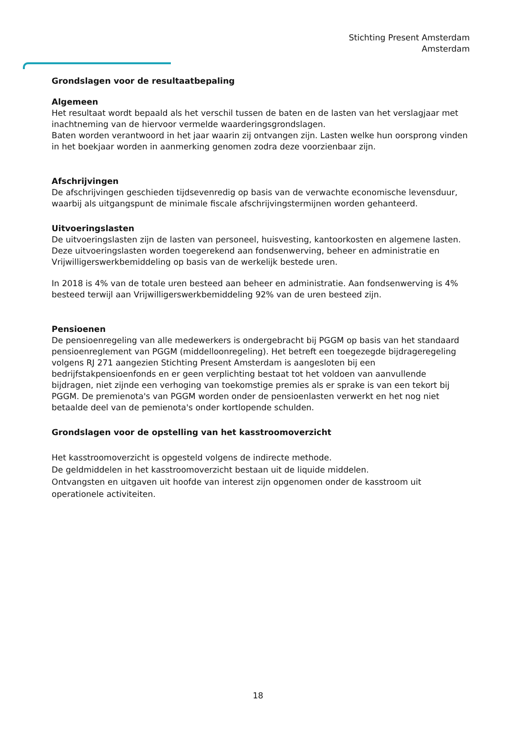Stichting Present Amsterdam
Amsterdam
Grondslagen voor de resultaatbepaling
Algemeen
Het resultaat wordt bepaald als het verschil tussen de baten en de lasten van het verslagjaar met inachtneming van de hiervoor vermelde waarderingsgrondslagen.
Baten worden verantwoord in het jaar waarin zij ontvangen zijn. Lasten welke hun oorsprong vinden in het boekjaar worden in aanmerking genomen zodra deze voorzienbaar zijn.
Afschrijvingen
De afschrijvingen geschieden tijdsevenredig op basis van de verwachte economische levensduur, waarbij als uitgangspunt de minimale fiscale afschrijvingstermijnen worden gehanteerd.
Uitvoeringslasten
De uitvoeringslasten zijn de lasten van personeel, huisvesting, kantoorkosten en algemene lasten. Deze uitvoeringslasten worden toegerekend aan fondsenwerving, beheer en administratie en Vrijwilligerswerkbemiddeling op basis van de werkelijk bestede uren.
In 2018 is 4% van de totale uren besteed aan beheer en administratie. Aan fondsenwerving is 4% besteed terwijl aan Vrijwilligerswerkbemiddeling 92% van de uren besteed zijn.
Pensioenen
De pensioenregeling van alle medewerkers is ondergebracht bij PGGM op basis van het standaard pensioenreglement van PGGM (middelloonregeling). Het betreft een toegezegde bijdrageregeling volgens RJ 271 aangezien Stichting Present Amsterdam is aangesloten bij een bedrijfstakpensioenfonds en er geen verplichting bestaat tot het voldoen van aanvullende bijdragen, niet zijnde een verhoging van toekomstige premies als er sprake is van een tekort bij PGGM. De premienota's van PGGM worden onder de pensioenlasten verwerkt en het nog niet betaalde deel van de pemienota's onder kortlopende schulden.
Grondslagen voor de opstelling van het kasstroomoverzicht
Het kasstroomoverzicht is opgesteld volgens de indirecte methode.
De geldmiddelen in het kasstroomoverzicht bestaan uit de liquide middelen.
Ontvangsten en uitgaven uit hoofde van interest zijn opgenomen onder de kasstroom uit operationele activiteiten.
18